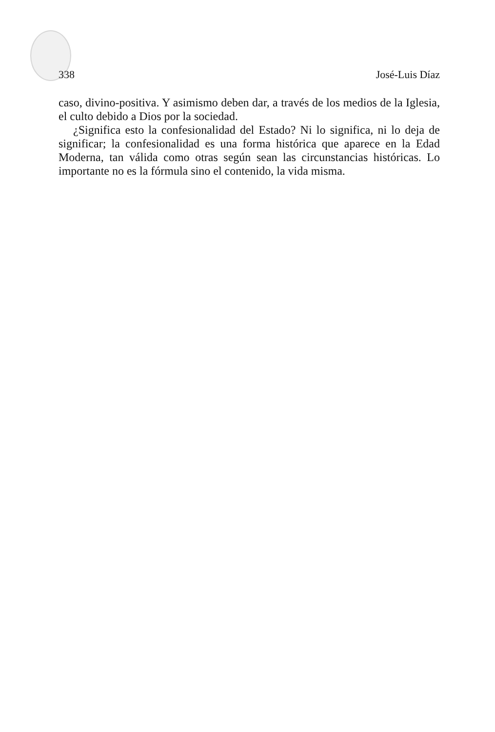338 José-Luis Díaz
caso, divino-positiva. Y asimismo deben dar, a través de los medios de la Iglesia, el culto debido a Dios por la sociedad.
¿Significa esto la confesionalidad del Estado? Ni lo significa, ni lo deja de significar; la confesionalidad es una forma histórica que aparece en la Edad Moderna, tan válida como otras según sean las circunstancias históricas. Lo importante no es la fórmula sino el contenido, la vida misma.